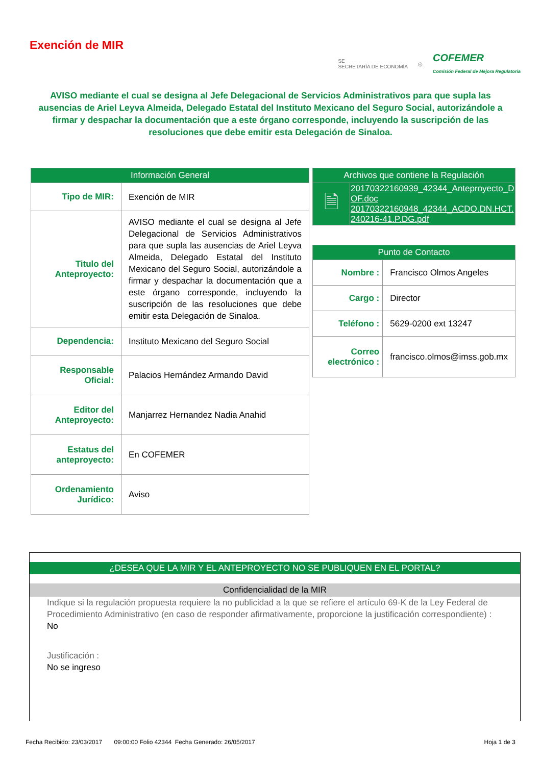Exención de MIR
SE
SECRETARÍA DE ECONOMÍA
◎
COFEMER
Comisión Federal de Mejora Regulatoria
AVISO mediante el cual se designa al Jefe Delegacional de Servicios Administrativos para que supla las ausencias de Ariel Leyva Almeida, Delegado Estatal del Instituto Mexicano del Seguro Social, autorizándole a firmar y despachar la documentación que a este órgano corresponde, incluyendo la suscripción de las resoluciones que debe emitir esta Delegación de Sinaloa.
| Información General | |
| --- | --- |
| Tipo de MIR: | Exención de MIR |
| Titulo del Anteproyecto: | AVISO mediante el cual se designa al Jefe Delegacional de Servicios Administrativos para que supla las ausencias de Ariel Leyva Almeida, Delegado Estatal del Instituto Mexicano del Seguro Social, autorizándole a firmar y despachar la documentación que a este órgano corresponde, incluyendo la suscripción de las resoluciones que debe emitir esta Delegación de Sinaloa. |
| Dependencia: | Instituto Mexicano del Seguro Social |
| Responsable Oficial: | Palacios Hernández Armando David |
| Editor del Anteproyecto: | Manjarrez Hernandez Nadia Anahid |
| Estatus del anteproyecto: | En COFEMER |
| Ordenamiento Jurídico: | Aviso |
| Archivos que contiene la Regulación | |
| --- | --- |
| 🗎 | 20170322160939_42344_Anteproyecto_DOF.doc 20170322160948_42344_ACDO.DN.HCT.240216-41.P.DG.pdf |
| Punto de Contacto | |
| --- | --- |
| Nombre : | Francisco Olmos Angeles |
| Cargo : | Director |
| Teléfono : | 5629-0200 ext 13247 |
| Correo electrónico : | francisco.olmos@imss.gob.mx |
¿DESEA QUE LA MIR Y EL ANTEPROYECTO NO SE PUBLIQUEN EN EL PORTAL?
Confidencialidad de la MIR
Indique si la regulación propuesta requiere la no publicidad a la que se refiere el artículo 69-K de la Ley Federal de Procedimiento Administrativo (en caso de responder afirmativamente, proporcione la justificación correspondiente) :
No
Justificación :
No se ingreso
Fecha Recibido: 23/03/2017 09:00:00 Folio 42344 Fecha Generado: 26/05/2017 Hoja 1 de 3